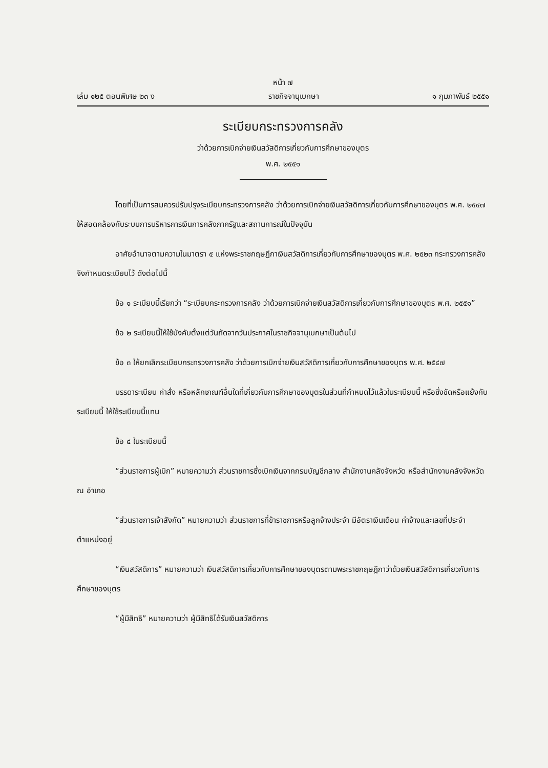หน้า ๗
เล่ม ๑๒๕ ตอนพิเศษ ๒๓ ง ราชกิจจานุเบกษา ๑ กุมภาพันธ์ ๒๕๕๑
ระเบียบกระทรวงการคลัง
ว่าด้วยการเบิกจ่ายเงินสวัสดิการเกี่ยวกับการศึกษาของบุตร
พ.ศ. ๒๕๕๑
โดยที่เป็นการสมควรปรับปรุงระเบียบกระทรวงการคลัง ว่าด้วยการเบิกจ่ายเงินสวัสดิการเกี่ยวกับการศึกษาของบุตร พ.ศ. ๒๕๔๗ ให้สอดคล้องกับระบบการบริหารการเงินการคลังภาครัฐและสถานการณ์ในปัจจุบัน
อาศัยอำนาจตามความในมาตรา ๕ แห่งพระราชกฤษฎีกาเงินสวัสดิการเกี่ยวกับการศึกษาของบุตร พ.ศ. ๒๕๒๓ กระทรวงการคลังจึงกำหนดระเบียบไว้ ดังต่อไปนี้
ข้อ ๑ ระเบียบนี้เรียกว่า “ระเบียบกระทรวงการคลัง ว่าด้วยการเบิกจ่ายเงินสวัสดิการเกี่ยวกับการศึกษาของบุตร พ.ศ. ๒๕๕๑”
ข้อ ๒ ระเบียบนี้ให้ใช้บังคับตั้งแต่วันถัดจากวันประกาศในราชกิจจานุเบกษาเป็นต้นไป
ข้อ ๓ ให้ยกเลิกระเบียบกระทรวงการคลัง ว่าด้วยการเบิกจ่ายเงินสวัสดิการเกี่ยวกับการศึกษาของบุตร พ.ศ. ๒๕๔๗
บรรดาระเบียบ คำสั่ง หรือหลักเกณฑ์อื่นใดที่เกี่ยวกับการศึกษาของบุตรในส่วนที่กำหนดไว้แล้วในระเบียบนี้ หรือซึ่งขัดหรือแย้งกับระเบียบนี้ ให้ใช้ระเบียบนี้แทน
ข้อ ๔ ในระเบียบนี้
“ส่วนราชการผู้เบิก” หมายความว่า ส่วนราชการซึ่งเบิกเงินจากกรมบัญชีกลาง สำนักงานคลังจังหวัด หรือสำนักงานคลังจังหวัด ณ อำเภอ
“ส่วนราชการเจ้าสังกัด” หมายความว่า ส่วนราชการที่ข้าราชการหรือลูกจ้างประจำ มีอัตราเงินเดือน ค่าจ้างและเลขที่ประจำตำแหน่งอยู่
“เงินสวัสดิการ” หมายความว่า เงินสวัสดิการเกี่ยวกับการศึกษาของบุตรตามพระราชกฤษฎีกาว่าด้วยเงินสวัสดิการเกี่ยวกับการศึกษาของบุตร
“ผู้มีสิทธิ” หมายความว่า ผู้มีสิทธิได้รับเงินสวัสดิการ